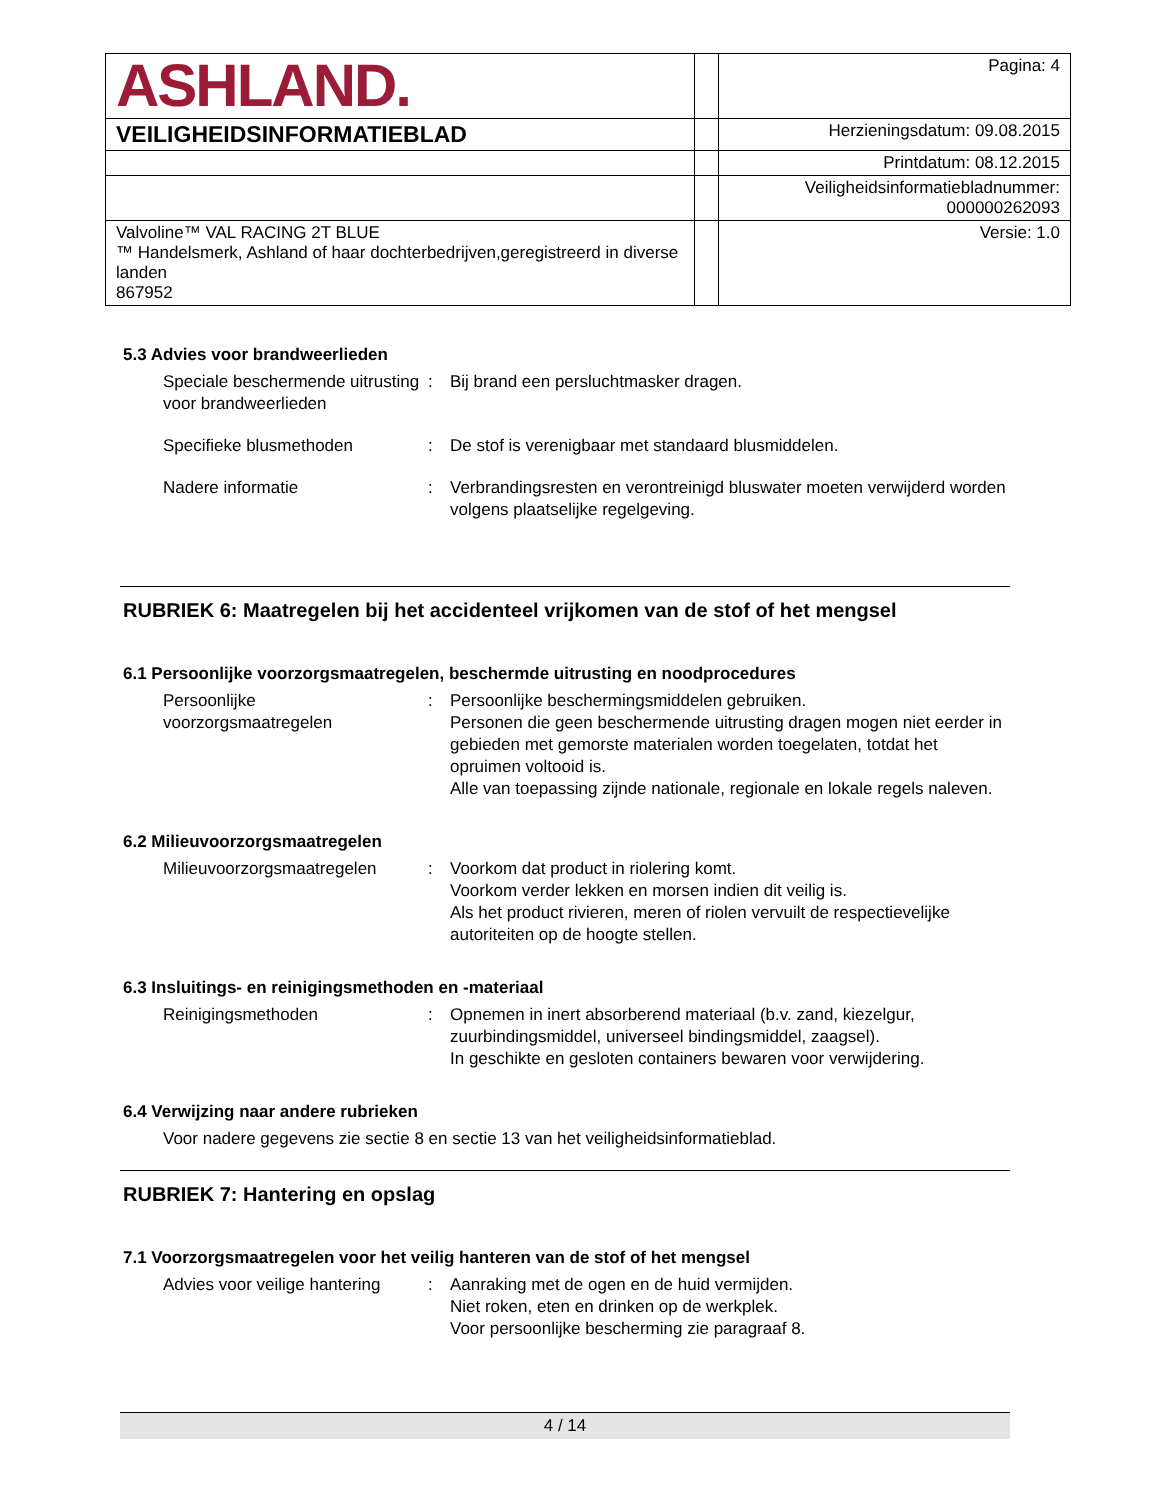| ASHLAND. | | Pagina: 4 |
| VEILIGHEIDSINFORMATIEBLAD | | Herzieningsdatum: 09.08.2015 |
| | | Printdatum: 08.12.2015 |
| | | Veiligheidsinformatiebladnummer: 000000262093 |
| Valvoline™ VAL RACING 2T BLUE ™ Handelsmerk, Ashland of haar dochterbedrijven,geregistreerd in diverse landen 867952 | | Versie: 1.0 |
5.3 Advies voor brandweerlieden
Speciale beschermende uitrusting voor brandweerlieden
: Bij brand een persluchtmasker dragen.
Specifieke blusmethoden : De stof is verenigbaar met standaard blusmiddelen.
Nadere informatie : Verbrandingsresten en verontreinigd bluswater moeten verwijderd worden volgens plaatselijke regelgeving.
RUBRIEK 6: Maatregelen bij het accidenteel vrijkomen van de stof of het mengsel
6.1 Persoonlijke voorzorgsmaatregelen, beschermde uitrusting en noodprocedures
Persoonlijke voorzorgsmaatregelen
: Persoonlijke beschermingsmiddelen gebruiken.
Personen die geen beschermende uitrusting dragen mogen niet eerder in gebieden met gemorste materialen worden toegelaten, totdat het opruimen voltooid is.
Alle van toepassing zijnde nationale, regionale en lokale regels naleven.
6.2 Milieuvoorzorgsmaatregelen
Milieuvoorzorgsmaatregelen
: Voorkom dat product in riolering komt.
Voorkom verder lekken en morsen indien dit veilig is.
Als het product rivieren, meren of riolen vervuilt de respectievelijke autoriteiten op de hoogte stellen.
6.3 Insluitings- en reinigingsmethoden en -materiaal
Reinigingsmethoden : Opnemen in inert absorberend materiaal (b.v. zand, kiezelgur, zuurbindingsmiddel, universeel bindingsmiddel, zaagsel).
In geschikte en gesloten containers bewaren voor verwijdering.
6.4 Verwijzing naar andere rubrieken
Voor nadere gegevens zie sectie 8 en sectie 13 van het veiligheidsinformatieblad.
RUBRIEK 7: Hantering en opslag
7.1 Voorzorgsmaatregelen voor het veilig hanteren van de stof of het mengsel
Advies voor veilige hantering
: Aanraking met de ogen en de huid vermijden.
Niet roken, eten en drinken op de werkplek.
Voor persoonlijke bescherming zie paragraaf 8.
4 / 14